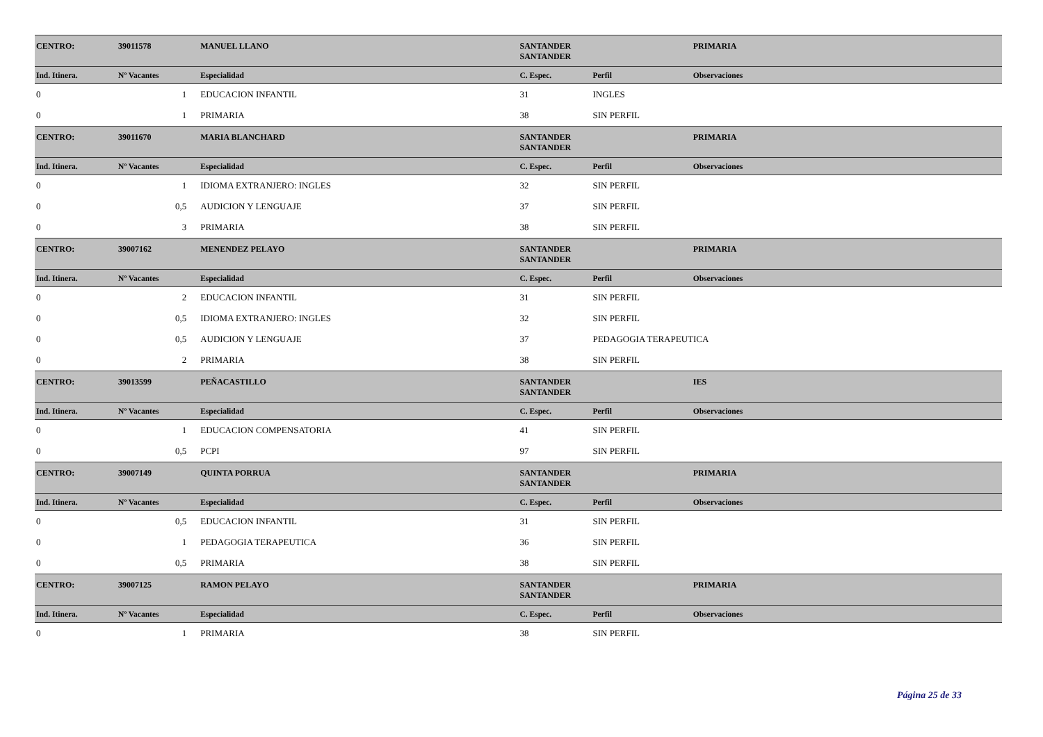| CENTRO: | 39011578 | MANUEL LLANO | SANTANDER SANTANDER | | PRIMARIA |
| Ind. Itinera. | Nº Vacantes | Especialidad | C. Espec. | Perfil | Observaciones |
| 0 | 1 | EDUCACION INFANTIL | 31 | INGLES | |
| 0 | 1 | PRIMARIA | 38 | SIN PERFIL | |
| CENTRO: | 39011670 | MARIA BLANCHARD | SANTANDER SANTANDER | | PRIMARIA |
| Ind. Itinera. | Nº Vacantes | Especialidad | C. Espec. | Perfil | Observaciones |
| 0 | 1 | IDIOMA EXTRANJERO: INGLES | 32 | SIN PERFIL | |
| 0 | 0,5 | AUDICION Y LENGUAJE | 37 | SIN PERFIL | |
| 0 | 3 | PRIMARIA | 38 | SIN PERFIL | |
| CENTRO: | 39007162 | MENENDEZ PELAYO | SANTANDER SANTANDER | | PRIMARIA |
| Ind. Itinera. | Nº Vacantes | Especialidad | C. Espec. | Perfil | Observaciones |
| 0 | 2 | EDUCACION INFANTIL | 31 | SIN PERFIL | |
| 0 | 0,5 | IDIOMA EXTRANJERO: INGLES | 32 | SIN PERFIL | |
| 0 | 0,5 | AUDICION Y LENGUAJE | 37 | PEDAGOGIA TERAPEUTICA | |
| 0 | 2 | PRIMARIA | 38 | SIN PERFIL | |
| CENTRO: | 39013599 | PEÑACASTILLO | SANTANDER SANTANDER | | IES |
| Ind. Itinera. | Nº Vacantes | Especialidad | C. Espec. | Perfil | Observaciones |
| 0 | 1 | EDUCACION COMPENSATORIA | 41 | SIN PERFIL | |
| 0 | 0,5 | PCPI | 97 | SIN PERFIL | |
| CENTRO: | 39007149 | QUINTA PORRUA | SANTANDER SANTANDER | | PRIMARIA |
| Ind. Itinera. | Nº Vacantes | Especialidad | C. Espec. | Perfil | Observaciones |
| 0 | 0,5 | EDUCACION INFANTIL | 31 | SIN PERFIL | |
| 0 | 1 | PEDAGOGIA TERAPEUTICA | 36 | SIN PERFIL | |
| 0 | 0,5 | PRIMARIA | 38 | SIN PERFIL | |
| CENTRO: | 39007125 | RAMON PELAYO | SANTANDER SANTANDER | | PRIMARIA |
| Ind. Itinera. | Nº Vacantes | Especialidad | C. Espec. | Perfil | Observaciones |
| 0 | 1 | PRIMARIA | 38 | SIN PERFIL | |
Página 25 de 33